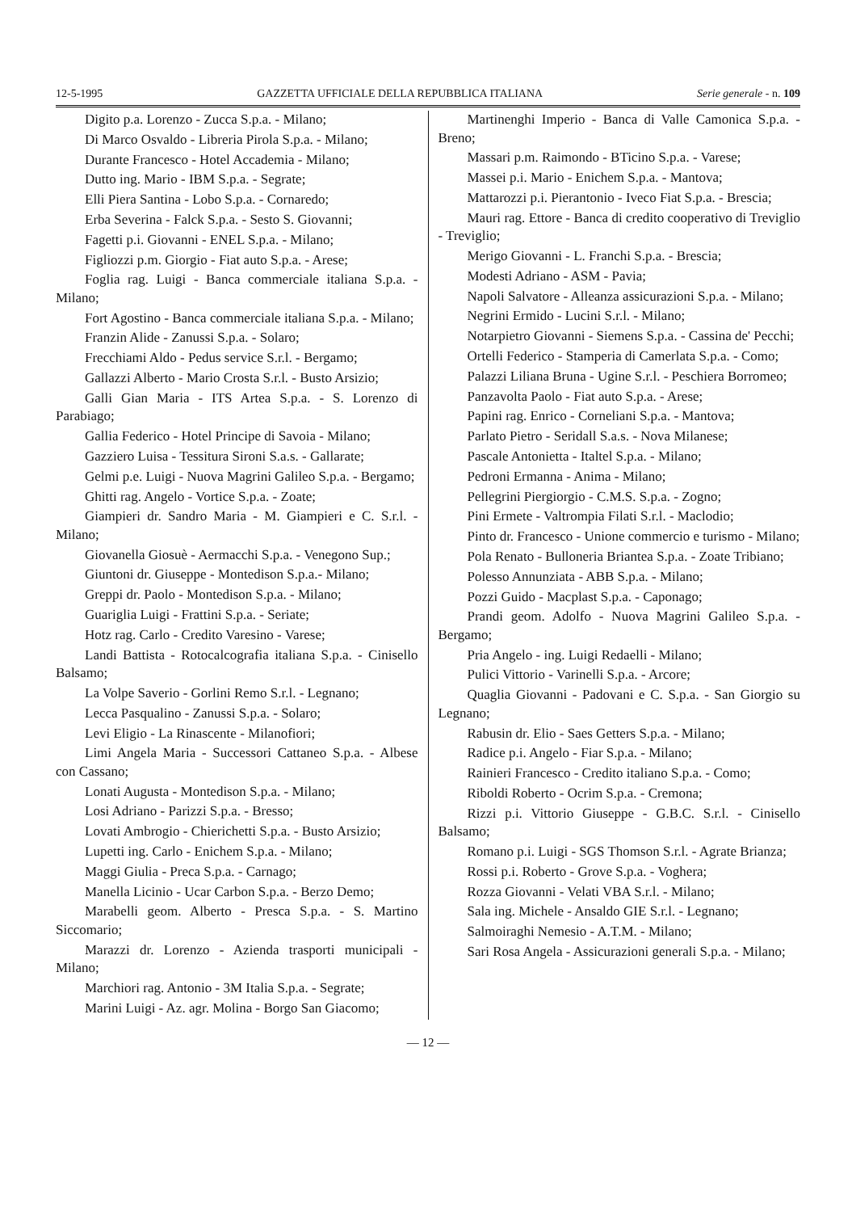12-5-1995 GAZZETTA UFFICIALE DELLA REPUBBLICA ITALIANA Serie generale - n. 109
Digito p.a. Lorenzo - Zucca S.p.a. - Milano;
Di Marco Osvaldo - Libreria Pirola S.p.a. - Milano;
Durante Francesco - Hotel Accademia - Milano;
Dutto ing. Mario - IBM S.p.a. - Segrate;
Elli Piera Santina - Lobo S.p.a. - Cornaredo;
Erba Severina - Falck S.p.a. - Sesto S. Giovanni;
Fagetti p.i. Giovanni - ENEL S.p.a. - Milano;
Figliozzi p.m. Giorgio - Fiat auto S.p.a. - Arese;
Foglia rag. Luigi - Banca commerciale italiana S.p.a. - Milano;
Fort Agostino - Banca commerciale italiana S.p.a. - Milano;
Franzin Alide - Zanussi S.p.a. - Solaro;
Frecchiami Aldo - Pedus service S.r.l. - Bergamo;
Gallazzi Alberto - Mario Crosta S.r.l. - Busto Arsizio;
Galli Gian Maria - ITS Artea S.p.a. - S. Lorenzo di Parabiago;
Gallia Federico - Hotel Principe di Savoia - Milano;
Gazziero Luisa - Tessitura Sironi S.a.s. - Gallarate;
Gelmi p.e. Luigi - Nuova Magrini Galileo S.p.a. - Bergamo;
Ghitti rag. Angelo - Vortice S.p.a. - Zoate;
Giampieri dr. Sandro Maria - M. Giampieri e C. S.r.l. - Milano;
Giovanella Giosuè - Aermacchi S.p.a. - Venegono Sup.;
Giuntoni dr. Giuseppe - Montedison S.p.a.- Milano;
Greppi dr. Paolo - Montedison S.p.a. - Milano;
Guariglia Luigi - Frattini S.p.a. - Seriate;
Hotz rag. Carlo - Credito Varesino - Varese;
Landi Battista - Rotocalcografia italiana S.p.a. - Cinisello Balsamo;
La Volpe Saverio - Gorlini Remo S.r.l. - Legnano;
Lecca Pasqualino - Zanussi S.p.a. - Solaro;
Levi Eligio - La Rinascente - Milanofiori;
Limi Angela Maria - Successori Cattaneo S.p.a. - Albese con Cassano;
Lonati Augusta - Montedison S.p.a. - Milano;
Losi Adriano - Parizzi S.p.a. - Bresso;
Lovati Ambrogio - Chierichetti S.p.a. - Busto Arsizio;
Lupetti ing. Carlo - Enichem S.p.a. - Milano;
Maggi Giulia - Preca S.p.a. - Carnago;
Manella Licinio - Ucar Carbon S.p.a. - Berzo Demo;
Marabelli geom. Alberto - Presca S.p.a. - S. Martino Siccomario;
Marazzi dr. Lorenzo - Azienda trasporti municipali - Milano;
Marchiori rag. Antonio - 3M Italia S.p.a. - Segrate;
Marini Luigi - Az. agr. Molina - Borgo San Giacomo;
Martinenghi Imperio - Banca di Valle Camonica S.p.a. - Breno;
Massari p.m. Raimondo - BTicino S.p.a. - Varese;
Massei p.i. Mario - Enichem S.p.a. - Mantova;
Mattarozzi p.i. Pierantonio - Iveco Fiat S.p.a. - Brescia;
Mauri rag. Ettore - Banca di credito cooperativo di Treviglio - Treviglio;
Merigo Giovanni - L. Franchi S.p.a. - Brescia;
Modesti Adriano - ASM - Pavia;
Napoli Salvatore - Alleanza assicurazioni S.p.a. - Milano;
Negrini Ermido - Lucini S.r.l. - Milano;
Notarpietro Giovanni - Siemens S.p.a. - Cassina de' Pecchi;
Ortelli Federico - Stamperia di Camerlata S.p.a. - Como;
Palazzi Liliana Bruna - Ugine S.r.l. - Peschiera Borromeo;
Panzavolta Paolo - Fiat auto S.p.a. - Arese;
Papini rag. Enrico - Corneliani S.p.a. - Mantova;
Parlato Pietro - Seridall S.a.s. - Nova Milanese;
Pascale Antonietta - Italtel S.p.a. - Milano;
Pedroni Ermanna - Anima - Milano;
Pellegrini Piergiorgio - C.M.S. S.p.a. - Zogno;
Pini Ermete - Valtrompia Filati S.r.l. - Maclodio;
Pinto dr. Francesco - Unione commercio e turismo - Milano;
Pola Renato - Bulloneria Briantea S.p.a. - Zoate Tribiano;
Polesso Annunziata - ABB S.p.a. - Milano;
Pozzi Guido - Macplast S.p.a. - Caponago;
Prandi geom. Adolfo - Nuova Magrini Galileo S.p.a. - Bergamo;
Pria Angelo - ing. Luigi Redaelli - Milano;
Pulici Vittorio - Varinelli S.p.a. - Arcore;
Quaglia Giovanni - Padovani e C. S.p.a. - San Giorgio su Legnano;
Rabusin dr. Elio - Saes Getters S.p.a. - Milano;
Radice p.i. Angelo - Fiar S.p.a. - Milano;
Rainieri Francesco - Credito italiano S.p.a. - Como;
Riboldi Roberto - Ocrim S.p.a. - Cremona;
Rizzi p.i. Vittorio Giuseppe - G.B.C. S.r.l. - Cinisello Balsamo;
Romano p.i. Luigi - SGS Thomson S.r.l. - Agrate Brianza;
Rossi p.i. Roberto - Grove S.p.a. - Voghera;
Rozza Giovanni - Velati VBA S.r.l. - Milano;
Sala ing. Michele - Ansaldo GIE S.r.l. - Legnano;
Salmoiraghi Nemesio - A.T.M. - Milano;
Sari Rosa Angela - Assicurazioni generali S.p.a. - Milano;
— 12 —